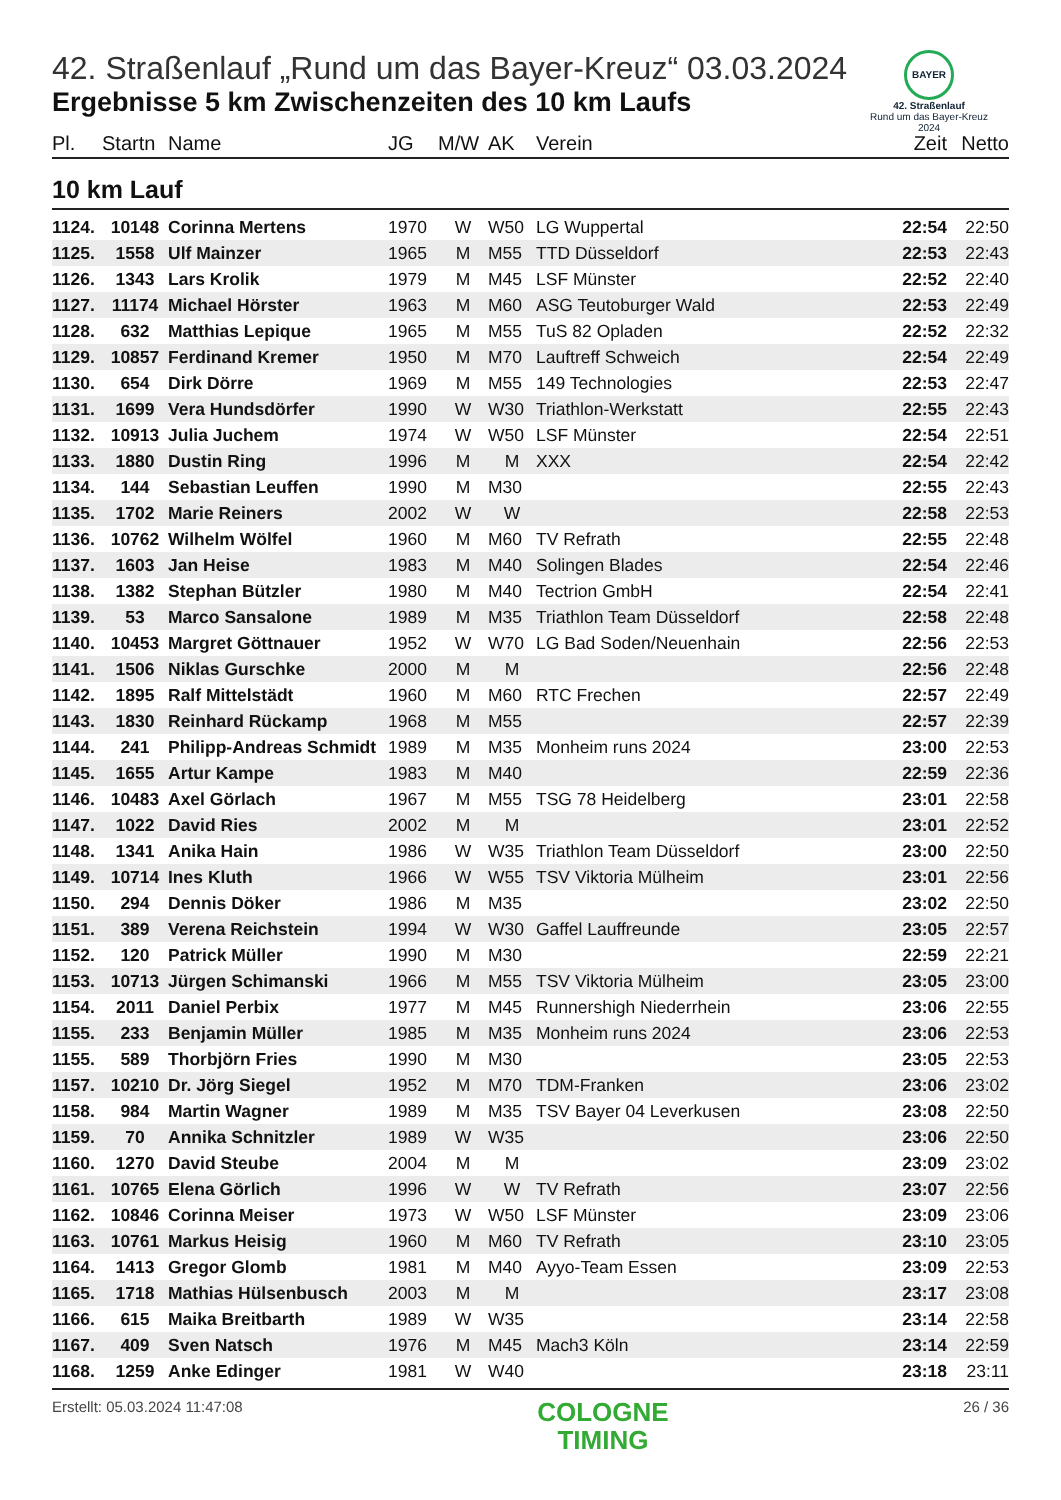BAYER
42. Straßenlauf
Rund um das Bayer-Kreuz
2024
42. Straßenlauf „Rund um das Bayer-Kreuz“ 03.03.2024
Ergebnisse 5 km Zwischenzeiten des 10 km Laufs
| Pl. | Startn | Name | JG | M/W | AK | Verein | Zeit | Netto |
| --- | --- | --- | --- | --- | --- | --- | --- | --- |
10 km Lauf
| 1124. | 10148 | Corinna Mertens | 1970 | W | W50 | LG Wuppertal | 22:54 | 22:50 |
| 1125. | 1558 | Ulf Mainzer | 1965 | M | M55 | TTD Düsseldorf | 22:53 | 22:43 |
| 1126. | 1343 | Lars Krolik | 1979 | M | M45 | LSF Münster | 22:52 | 22:40 |
| 1127. | 11174 | Michael Hörster | 1963 | M | M60 | ASG Teutoburger Wald | 22:53 | 22:49 |
| 1128. | 632 | Matthias Lepique | 1965 | M | M55 | TuS 82 Opladen | 22:52 | 22:32 |
| 1129. | 10857 | Ferdinand Kremer | 1950 | M | M70 | Lauftreff Schweich | 22:54 | 22:49 |
| 1130. | 654 | Dirk Dörre | 1969 | M | M55 | 149 Technologies | 22:53 | 22:47 |
| 1131. | 1699 | Vera Hundsdörfer | 1990 | W | W30 | Triathlon-Werkstatt | 22:55 | 22:43 |
| 1132. | 10913 | Julia Juchem | 1974 | W | W50 | LSF Münster | 22:54 | 22:51 |
| 1133. | 1880 | Dustin Ring | 1996 | M | M | XXX | 22:54 | 22:42 |
| 1134. | 144 | Sebastian Leuffen | 1990 | M | M30 | | 22:55 | 22:43 |
| 1135. | 1702 | Marie Reiners | 2002 | W | W | | 22:58 | 22:53 |
| 1136. | 10762 | Wilhelm Wölfel | 1960 | M | M60 | TV Refrath | 22:55 | 22:48 |
| 1137. | 1603 | Jan Heise | 1983 | M | M40 | Solingen Blades | 22:54 | 22:46 |
| 1138. | 1382 | Stephan Bützler | 1980 | M | M40 | Tectrion GmbH | 22:54 | 22:41 |
| 1139. | 53 | Marco Sansalone | 1989 | M | M35 | Triathlon Team Düsseldorf | 22:58 | 22:48 |
| 1140. | 10453 | Margret Göttnauer | 1952 | W | W70 | LG Bad Soden/Neuenhain | 22:56 | 22:53 |
| 1141. | 1506 | Niklas Gurschke | 2000 | M | M | | 22:56 | 22:48 |
| 1142. | 1895 | Ralf Mittelstädt | 1960 | M | M60 | RTC Frechen | 22:57 | 22:49 |
| 1143. | 1830 | Reinhard Rückamp | 1968 | M | M55 | | 22:57 | 22:39 |
| 1144. | 241 | Philipp-Andreas Schmidt | 1989 | M | M35 | Monheim runs 2024 | 23:00 | 22:53 |
| 1145. | 1655 | Artur Kampe | 1983 | M | M40 | | 22:59 | 22:36 |
| 1146. | 10483 | Axel Görlach | 1967 | M | M55 | TSG 78 Heidelberg | 23:01 | 22:58 |
| 1147. | 1022 | David Ries | 2002 | M | M | | 23:01 | 22:52 |
| 1148. | 1341 | Anika Hain | 1986 | W | W35 | Triathlon Team Düsseldorf | 23:00 | 22:50 |
| 1149. | 10714 | Ines Kluth | 1966 | W | W55 | TSV Viktoria Mülheim | 23:01 | 22:56 |
| 1150. | 294 | Dennis Döker | 1986 | M | M35 | | 23:02 | 22:50 |
| 1151. | 389 | Verena Reichstein | 1994 | W | W30 | Gaffel Lauffreunde | 23:05 | 22:57 |
| 1152. | 120 | Patrick Müller | 1990 | M | M30 | | 22:59 | 22:21 |
| 1153. | 10713 | Jürgen Schimanski | 1966 | M | M55 | TSV Viktoria Mülheim | 23:05 | 23:00 |
| 1154. | 2011 | Daniel Perbix | 1977 | M | M45 | Runnershigh Niederrhein | 23:06 | 22:55 |
| 1155. | 233 | Benjamin Müller | 1985 | M | M35 | Monheim runs 2024 | 23:06 | 22:53 |
| 1155. | 589 | Thorbjörn Fries | 1990 | M | M30 | | 23:05 | 22:53 |
| 1157. | 10210 | Dr. Jörg Siegel | 1952 | M | M70 | TDM-Franken | 23:06 | 23:02 |
| 1158. | 984 | Martin Wagner | 1989 | M | M35 | TSV Bayer 04 Leverkusen | 23:08 | 22:50 |
| 1159. | 70 | Annika Schnitzler | 1989 | W | W35 | | 23:06 | 22:50 |
| 1160. | 1270 | David Steube | 2004 | M | M | | 23:09 | 23:02 |
| 1161. | 10765 | Elena Görlich | 1996 | W | W | TV Refrath | 23:07 | 22:56 |
| 1162. | 10846 | Corinna Meiser | 1973 | W | W50 | LSF Münster | 23:09 | 23:06 |
| 1163. | 10761 | Markus Heisig | 1960 | M | M60 | TV Refrath | 23:10 | 23:05 |
| 1164. | 1413 | Gregor Glomb | 1981 | M | M40 | Ayyo-Team Essen | 23:09 | 22:53 |
| 1165. | 1718 | Mathias Hülsenbusch | 2003 | M | M | | 23:17 | 23:08 |
| 1166. | 615 | Maika Breitbarth | 1989 | W | W35 | | 23:14 | 22:58 |
| 1167. | 409 | Sven Natsch | 1976 | M | M45 | Mach3 Köln | 23:14 | 22:59 |
| 1168. | 1259 | Anke Edinger | 1981 | W | W40 | | 23:18 | 23:11 |
Erstellt: 05.03.2024 11:47:08
COLOGNE
TIMING
26 / 36